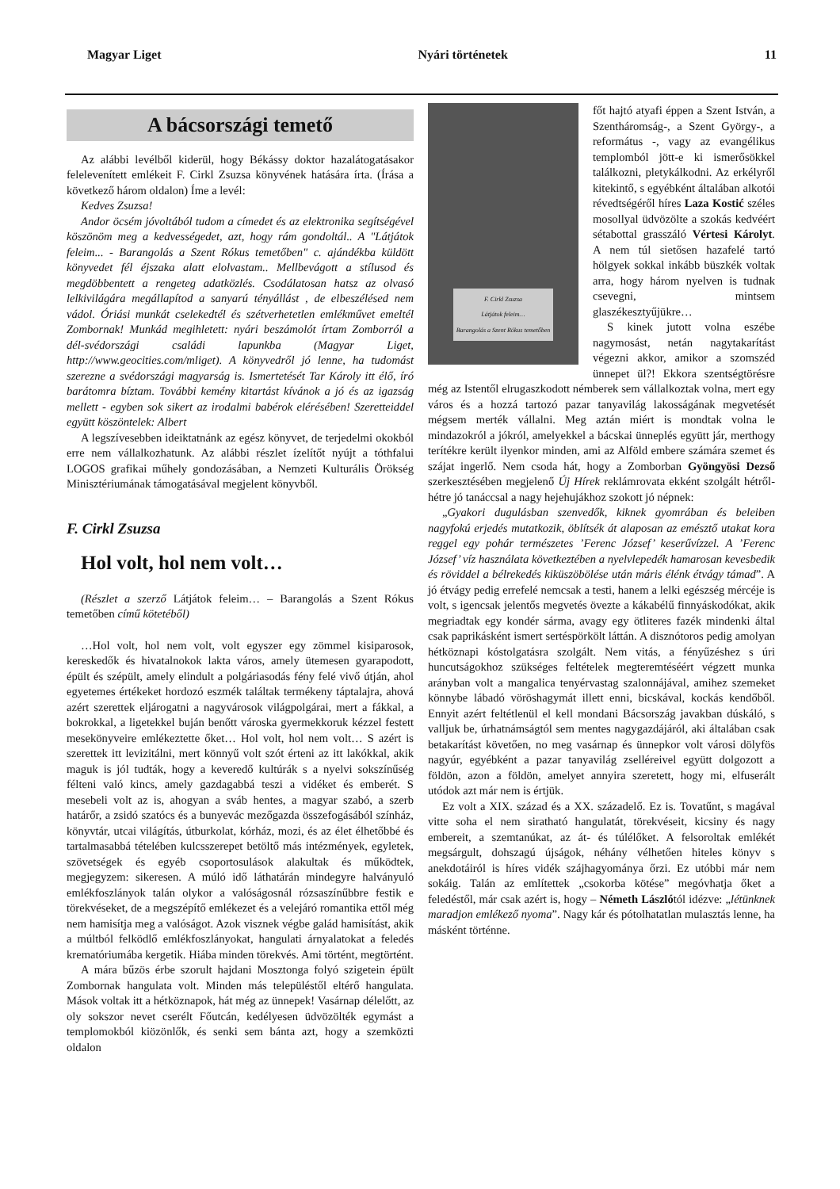Magyar Liget Nyári történetek 11
A bácsországi temető
Az alábbi levélből kiderül, hogy Békássy doktor hazalátogatásakor felelevenített emlékeit F. Cirkl Zsuzsa könyvének hatására írta. (Írása a következő három oldalon) Íme a levél:
Kedves Zsuzsa!
Andor öcsém jóvoltából tudom a címedet és az elektronika segítségével köszönöm meg a kedvességedet, azt, hogy rám gondoltál.. A "Látjátok feleim... - Barangolás a Szent Rókus temetőben" c. ajándékba küldött könyvedet fél éjszaka alatt elolvastam.. Mellbevágott a stílusod és megdöbbentett a rengeteg adatközlés. Csodálatosan hatsz az olvasó lelkivilágára megállapítod a sanyarú tényállást , de elbeszélésed nem vádol. Óriási munkát cselekedtél és szétverhetetlen emlékművet emeltél Zombornak! Munkád megihletett: nyári beszámolót írtam Zomborról a dél-svédországi családi lapunkba (Magyar Liget, http://www.geocities.com/mliget). A könyvedről jó lenne, ha tudomást szerezne a svédországi magyarság is. Ismertetését Tar Károly itt élő, író barátomra bíztam. További kemény kitartást kívánok a jó és az igazság mellett - egyben sok sikert az irodalmi babérok elérésében! Szeretteiddel együtt köszöntelek: Albert
A legszívesebben ideiktatnánk az egész könyvet, de terjedelmi okokból erre nem vállalkozhatunk. Az alábbi részlet ízelítőt nyújt a tóthfalui LOGOS grafikai műhely gondozásában, a Nemzeti Kulturális Örökség Minisztériumának támogatásával megjelent könyvből.
F. Cirkl Zsuzsa
Hol volt, hol nem volt…
(Részlet a szerző Látjátok feleim… – Barangolás a Szent Rókus temetőben című kötetéből)
…Hol volt, hol nem volt, volt egyszer egy zömmel kisiparosok, kereskedők és hivatalnokok lakta város, amely ütemesen gyarapodott, épült és szépült, amely elindult a polgáriasodás fény felé vivő útján, ahol egyetemes értékeket hordozó eszmék találtak termékeny táptalajra, ahová azért szerettek eljárogatni a nagyvárosok világpolgárai, mert a fákkal, a bokrokkal, a ligetekkel buján benőtt városka gyermekkoruk kézzel festett mesekönyveire emlékeztette őket… Hol volt, hol nem volt… S azért is szerettek itt levizitálni, mert könnyű volt szót érteni az itt lakókkal, akik maguk is jól tudták, hogy a keveredő kultúrák s a nyelvi sokszínűség félteni való kincs, amely gazdagabbá teszi a vidéket és emberét. S mesebeli volt az is, ahogyan a sváb hentes, a magyar szabó, a szerb határőr, a zsidó szatócs és a bunyevác mezőgazda összefogásából színház, könyvtár, utcai világítás, útburkolat, kórház, mozi, és az élet élhetőbbé és tartalmasabbá tételében kulcsszerepet betöltő más intézmények, egyletek, szövetségek és egyéb csoportosulások alakultak és működtek, megjegyzem: sikeresen. A múló idő láthatárán mindegyre halványuló emlékfoszlányok talán olykor a valóságosnál rózsaszínűbbre festik e törekvéseket, de a megszépítő emlékezet és a velejáró romantika ettől még nem hamisítja meg a valóságot. Azok visznek végbe galád hamisítást, akik a múltból felködlő emlékfoszlányokat, hangulati árnyalatokat a feledés krematóriumába kergetik. Hiába minden törekvés. Ami történt, megtörtént.
A mára bűzös érbe szorult hajdani Mosztonga folyó szigetein épült Zombornak hangulata volt. Minden más településtől eltérő hangulata. Mások voltak itt a hétköznapok, hát még az ünnepek! Vasárnap délelőtt, az oly sokszor nevet cserélt Főutcán, kedélyesen üdvözölték egymást a templomokból kiözönlők, és senki sem bánta azt, hogy a szemközti oldalon
F. Cirkl Zsuzsa
Látjátok feleim…
Barangolás a Szent Rókus temetőben
főt hajtó atyafi éppen a Szent István, a Szentháromság-, a Szent György-, a református -, vagy az evangélikus templomból jött-e ki ismerősökkel találkozni, pletykálkodni. Az erkélyről kitekintő, s egyébként általában alkotói révedtségéről híres Laza Kostić széles mosollyal üdvözölte a szokás kedvéért sétabottal grasszáló Vértesi Károlyt. A nem túl sietősen hazafelé tartó hölgyek sokkal inkább büszkék voltak arra, hogy három nyelven is tudnak csevegni, mintsem glaszékesztyűjükre…
S kinek jutott volna eszébe nagymosást, netán nagytakarítást végezni akkor, amikor a szomszéd ünnepet ül?! Ekkora szentségtörésre még az Istentől elrugaszkodott némberek sem vállalkoztak volna, mert egy város és a hozzá tartozó pazar tanyavilág lakosságának megvetését mégsem merték vállalni. Meg aztán miért is mondtak volna le mindazokról a jókról, amelyekkel a bácskai ünneplés együtt jár, merthogy terítékre került ilyenkor minden, ami az Alföld embere számára szemet és szájat ingerlő. Nem csoda hát, hogy a Zomborban Gyöngyösi Dezső szerkesztésében megjelenő Új Hírek reklámrovata ekként szolgált hétről-hétre jó tanáccsal a nagy hejehujákhoz szokott jó népnek:
„Gyakori dugulásban szenvedők, kiknek gyomrában és beleiben nagyfokú erjedés mutatkozik, öblítsék át alaposan az emésztő utakat kora reggel egy pohár természetes ’Ferenc József’ keserűvízzel. A ’Ferenc József’ víz használata következtében a nyelvlepedék hamarosan kevesbedik és röviddel a bélrekedés kiküszöbölése után máris élénk étvágy támad”. A jó étvágy pedig errefelé nemcsak a testi, hanem a lelki egészség mércéje is volt, s igencsak jelentős megvetés övezte a kákabélű finnyáskodókat, akik megriadtak egy kondér sárma, avagy egy ötliteres fazék mindenki által csak paprikásként ismert sertéspörkölt láttán. A disznótoros pedig amolyan hétköznapi kóstolgatásra szolgált. Nem vitás, a fényűzéshez s úri huncutságokhoz szükséges feltételek megteremtéséért végzett munka arányban volt a mangalica tenyérvastag szalonnájával, amihez szemeket könnybe lábadó vöröshagymát illett enni, bicskával, kockás kendőből. Ennyit azért feltétlenül el kell mondani Bácsország javakban dúskáló, s valljuk be, úrhatnámságtól sem mentes nagygazdájáról, aki általában csak betakarítást követően, no meg vasárnap és ünnepkor volt városi dölyfös nagyúr, egyébként a pazar tanyavilág zselléreivel együtt dolgozott a földön, azon a földön, amelyet annyira szeretett, hogy mi, elfuserált utódok azt már nem is értjük.
Ez volt a XIX. század és a XX. századelő. Ez is. Tovatűnt, s magával vitte soha el nem siratható hangulatát, törekvéseit, kicsiny és nagy embereit, a szemtanúkat, az át- és túlélőket. A felsoroltak emlékét megsárgult, dohszagú újságok, néhány vélhetően hiteles könyv s anekdotáiról is híres vidék szájhagyománya őrzi. Ez utóbbi már nem sokáig. Talán az említettek „csokorba kötése” megóvhatja őket a feledéstől, már csak azért is, hogy – Németh Lászlótól idézve: „létünknek maradjon emlékező nyoma”. Nagy kár és pótolhatatlan mulasztás lenne, ha másként történne.